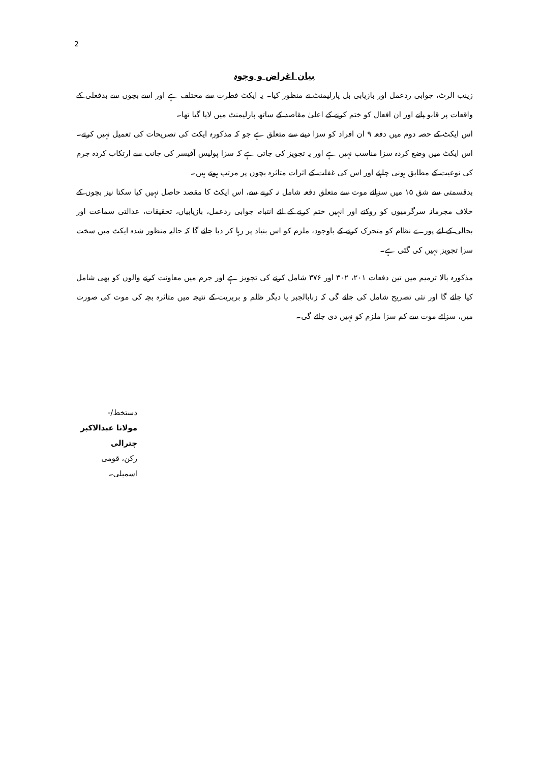2
بیان اغراض و وجوہ
زینب الرٹ، جوابی ردعمل اور بازیابی بل پارلیمنٹ نے منظور کیا۔ یہ ایکٹ فطرت سے مختلف ہے اور اسے بچوں سے بدفعلی کے واقعات پر قابو پانے اور ان افعال کو ختم کرنے کے اعلیٰ مقاصد کے ساتھ پارلیمنٹ میں لایا گیا تھا۔
اس ایکٹ کے حصہ دوم میں دفعہ ۹ ان افراد کو سزا دینے سے متعلق ہے جو کہ مذکورہ ایکٹ کی تصریحات کی تعمیل نہیں کرتے۔ اس ایکٹ میں وضع کردہ سزا مناسب نہیں ہے اور یہ تجویز کی جاتی ہے کہ سزا پولیس آفیسر کی جانب سے ارتکاب کردہ جرم کی نوعیت کے مطابق ہونی چاہئے اور اس کی غفلت کے اثرات متاثرہ بچوں پر مرتب ہوتے ہیں۔
بدقسمتی سے شق ۱۵ میں سزائے موت سے متعلق دفعہ شامل نہ کرنے سے، اس ایکٹ کا مقصد حاصل نہیں کیا سکتا نیز بچوں کے خلاف مجرمانہ سرگرمیوں کو روکنے اور انہیں ختم کرنے کے لئے انتباہ، جوابی ردعمل، بازیابیاں، تحقیقات، عدالتی سماعت اور بحالی کے لئے پورے نظام کو متحرک کرنے کے باوجود، ملزم کو اس بنیاد پر رہا کر دیا جائے گا کہ حالیہ منظور شدہ ایکٹ میں سخت سزا تجویز نہیں کی گئی ہے۔
مذکورہ بالا ترمیم میں تین دفعات ۲۰۱، ۳۰۲ اور ۳۷۶ شامل کرنے کی تجویز ہے اور جرم میں معاونت کرنے والوں کو بھی شامل کیا جائے گا اور نئی تصریح شامل کی جائے گی کہ زنابالجبر یا دیگر ظلم و بربریت کے نتیجہ میں متاثرہ بچہ کی موت کی صورت میں، سزائے موت سے کم سزا ملزم کو نہیں دی جائے گی۔
دستخط/-
مولانا عبدالاکبر چترالی
رکن، قومی اسمبلی۔